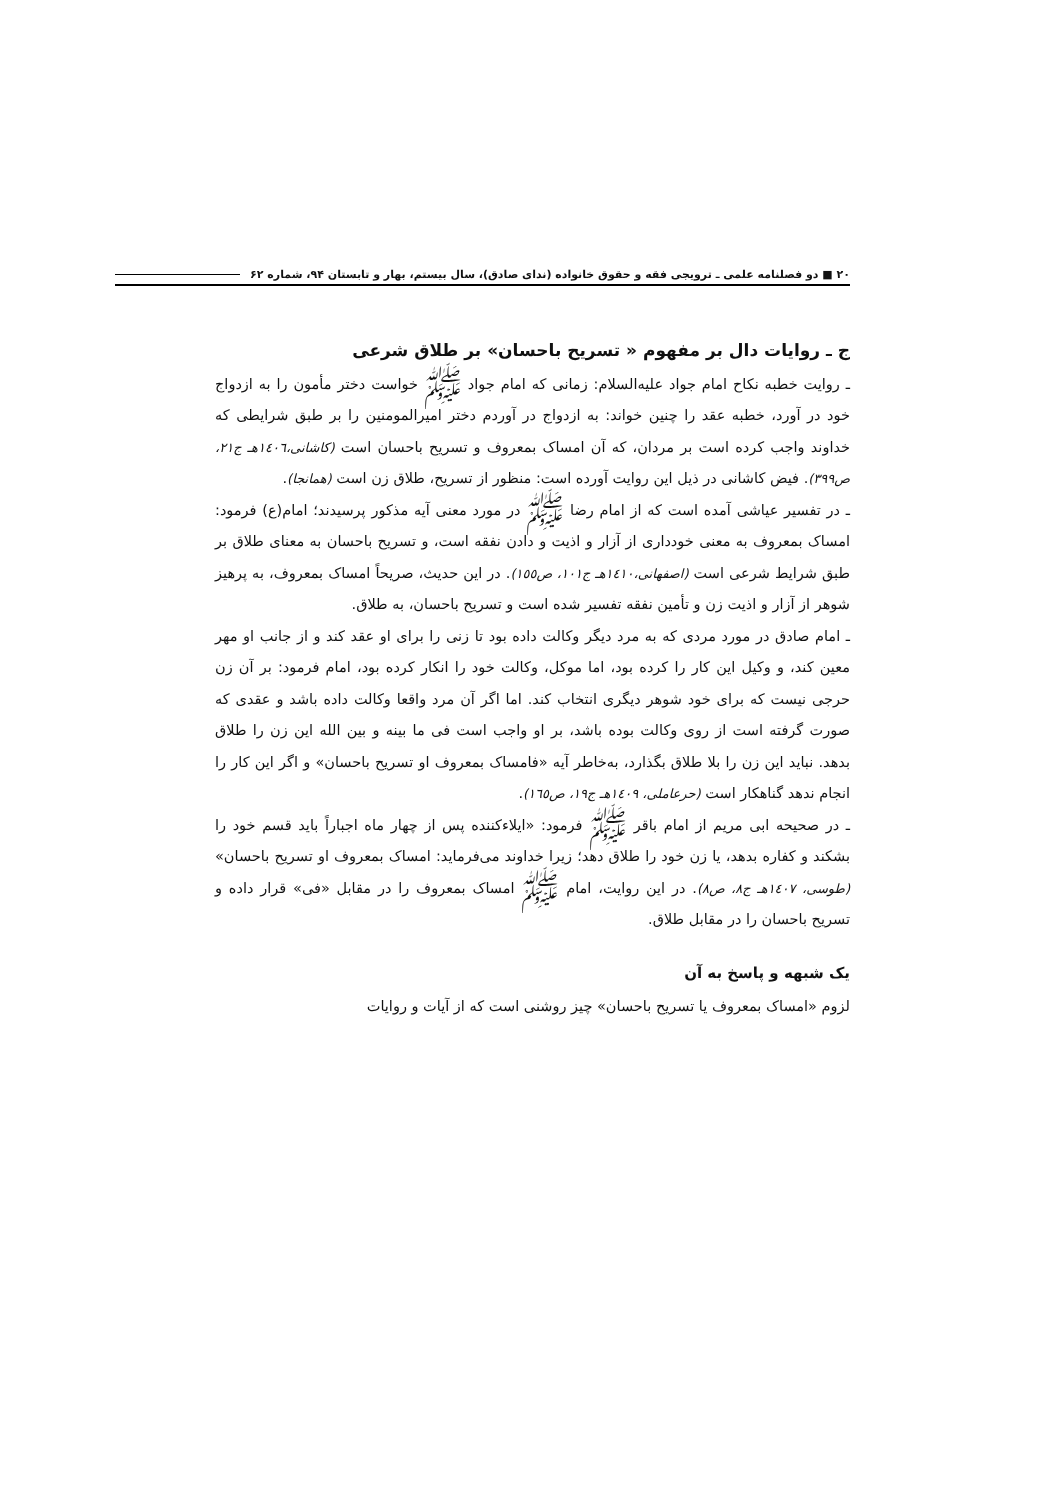۲۰ ■ دو فصلنامه علمی ـ ترویجی فقه و حقوق خانواده (ندای صادق)، سال بیستم، بهار و تابستان ۹۴، شماره ۶۲
ج ـ روایات دال بر مفهوم « تسریح باحسان» بر طلاق شرعی
ـ روایت خطبه نکاح امام جواد علیه‌السلام: زمانی که امام جواد ﷺ خواست دختر مأمون را به ازدواج خود در آورد، خطبه عقد را چنین خواند: به ازدواج در آوردم دختر امیرالمومنین را بر طبق شرایطی که خداوند واجب کرده است بر مردان، که آن امساک بمعروف و تسریح باحسان است (کاشانی،١٤٠٦هـ ج٢١، ص٣٩٩). فیض کاشانی در ذیل این روایت آورده است: منظور از تسریح، طلاق زن است (همانجا).
ـ در تفسیر عیاشی آمده است که از امام رضا ﷺ در مورد معنی آیه مذکور پرسیدند؛ امام(ع) فرمود: امساک بمعروف به معنی خودداری از آزار و اذیت و دادن نفقه است، و تسریح باحسان به معنای طلاق بر طبق شرایط شرعی است (اصفهانی،١٤١٠هـ ج١٠١، ص١٥٥). در این حدیث، صریحاً امساک بمعروف، به پرهیز شوهر از آزار و اذیت زن و تأمین نفقه تفسیر شده است و تسریح باحسان، به طلاق.
ـ امام صادق در مورد مردی که به مرد دیگر وکالت داده بود تا زنی را برای او عقد کند و از جانب او مهر معین کند، و وکیل این کار را کرده بود، اما موکل، وکالت خود را انکار کرده بود، امام فرمود: بر آن زن حرجی نیست که برای خود شوهر دیگری انتخاب کند. اما اگر آن مرد واقعا وکالت داده باشد و عقدی که صورت گرفته است از روی وکالت بوده باشد، بر او واجب است فی ما بینه و بین الله این زن را طلاق بدهد. نباید این زن را بلا طلاق بگذارد، به‌خاطر آیه «فامساک بمعروف او تسریح باحسان» و اگر این کار را انجام ندهد گناهکار است (حرعاملی، ١٤٠٩هـ ج١٩، ص١٦٥).
ـ در صحیحه ابی مریم از امام باقر ﷺ فرمود: «ایلاءکننده پس از چهار ماه اجباراً باید قسم خود را بشکند و کفاره بدهد، یا زن خود را طلاق دهد؛ زیرا خداوند می‌فرماید: امساک بمعروف او تسریح باحسان» (طوسی، ١٤٠٧هـ ج٨، ص٨). در این روایت، امام ﷺ امساک بمعروف را در مقابل «فی» قرار داده و تسریح باحسان را در مقابل طلاق.
یک شبهه و پاسخ به آن
لزوم «امساک بمعروف یا تسریح باحسان» چیز روشنی است که از آیات و روایات